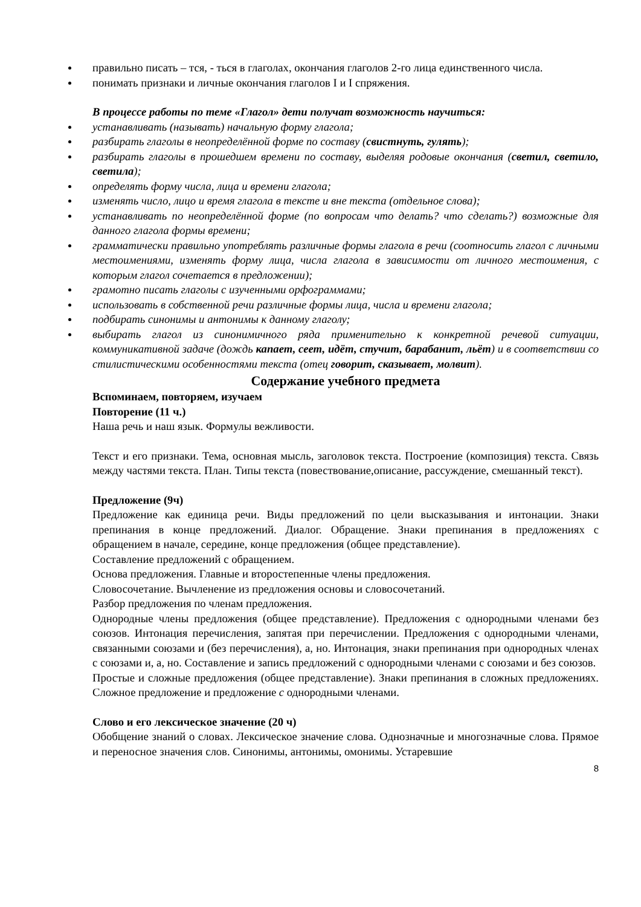правильно писать – тся, - ться в глаголах, окончания глаголов 2-го лица единственного числа.
понимать признаки и личные окончания глаголов I и I спряжения.
В процессе работы по теме «Глагол» дети получат возможность научиться:
устанавливать (называть) начальную форму глагола;
разбирать глаголы в неопределённой форме по составу (свистнуть, гулять);
разбирать глаголы в прошедшем времени по составу, выделяя родовые окончания (светил, светило, светила);
определять форму числа, лица и времени глагола;
изменять число, лицо и время глагола в тексте и вне текста (отдельное слова);
устанавливать по неопределённой форме (по вопросам что делать? что сделать?) возможные для данного глагола формы времени;
грамматически правильно употреблять различные формы глагола в речи (соотносить глагол с личными местоимениями, изменять форму лица, числа глагола в зависимости от личного местоимения, с которым глагол сочетается в предложении);
грамотно писать глаголы с изученными орфограммами;
использовать в собственной речи различные формы лица, числа и времени глагола;
подбирать синонимы и антонимы к данному глаголу;
выбирать глагол из синонимичного ряда применительно к конкретной речевой ситуации, коммуникативной задаче (дождь капает, сеет, идёт, стучит, барабанит, льёт) и в соответствии со стилистическими особенностями текста (отец говорит, сказывает, молвит).
Содержание учебного предмета
Вспоминаем, повторяем, изучаем
Повторение (11 ч.)
Наша речь и наш язык. Формулы вежливости.
Текст и его признаки. Тема, основная мысль, заголовок текста. Построение (композиция) текста. Связь между частями текста. План. Типы текста (повествование,описание, рассуждение, смешанный текст).
Предложение (9ч)
Предложение как единица речи. Виды предложений по цели высказывания и интонации. Знаки препинания в конце предложений. Диалог. Обращение. Знаки препинания в предложениях с обращением в начале, середине, конце предложения (общее представление).
Составление предложений с обращением.
Основа предложения. Главные и второстепенные члены предложения.
Словосочетание. Вычленение из предложения основы и словосочетаний.
Разбор предложения по членам предложения.
Однородные члены предложения (общее представление). Предложения с однородными членами без союзов. Интонация перечисления, запятая при перечислении. Предложения с однородными членами, связанными союзами и (без перечисления), а, но. Интонация, знаки препинания при однородных членах с союзами и, а, но. Составление и запись предложений с однородными членами с союзами и без союзов.
Простые и сложные предложения (общее представление). Знаки препинания в сложных предложениях. Сложное предложение и предложение с однородными членами.
Слово и его лексическое значение (20 ч)
Обобщение знаний о словах. Лексическое значение слова. Однозначные и многозначные слова. Прямое и переносное значения слов. Синонимы, антонимы, омонимы. Устаревшие
8